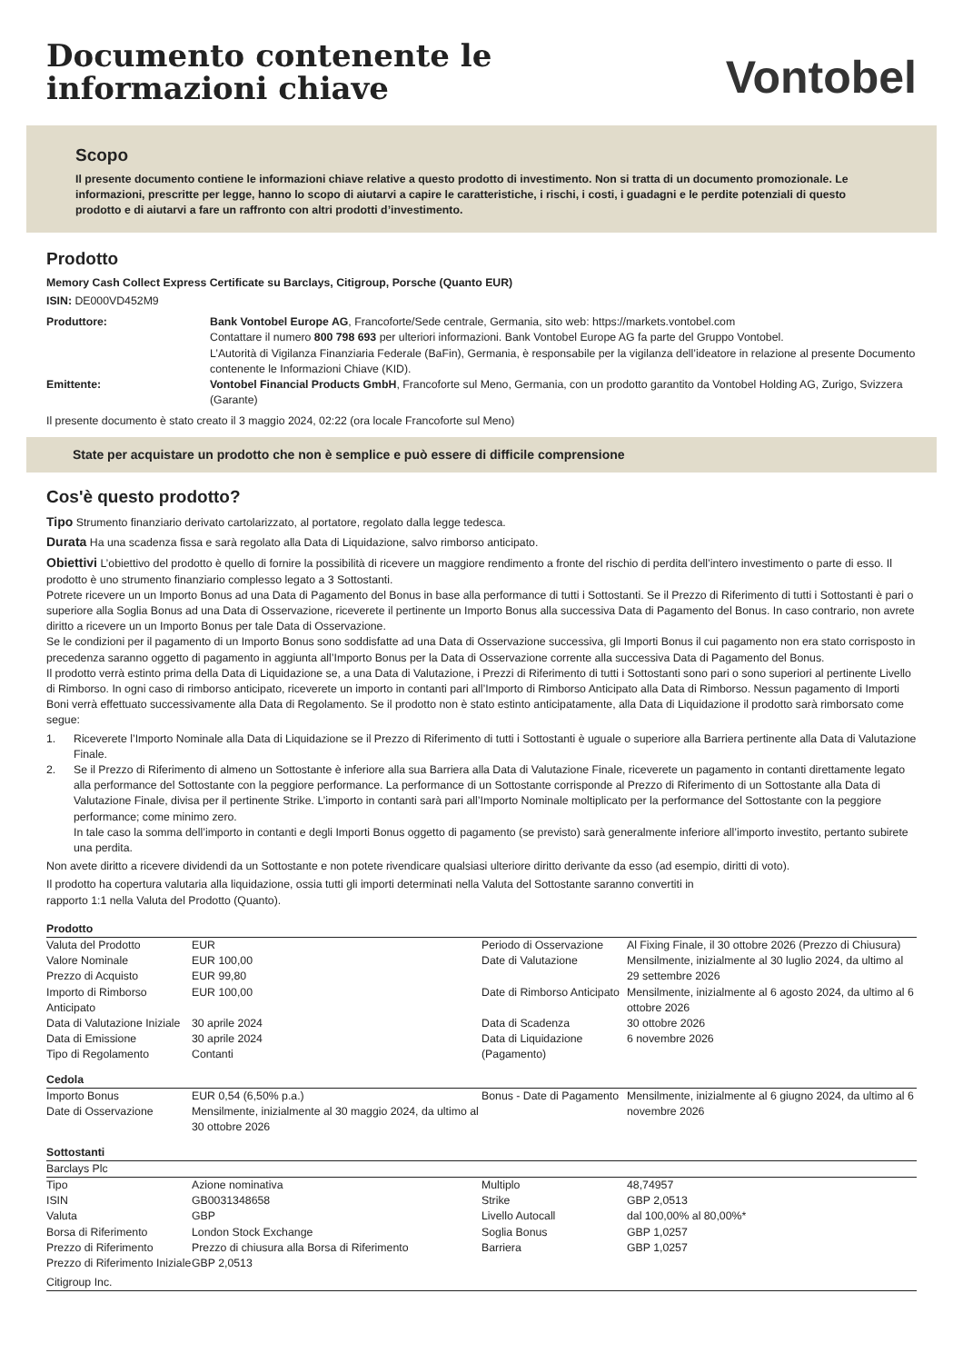Documento contenente le
informazioni chiave
Vontobel
Scopo
Il presente documento contiene le informazioni chiave relative a questo prodotto di investimento. Non si tratta di un documento promozionale. Le informazioni, prescritte per legge, hanno lo scopo di aiutarvi a capire le caratteristiche, i rischi, i costi, i guadagni e le perdite potenziali di questo prodotto e di aiutarvi a fare un raffronto con altri prodotti d’investimento.
Prodotto
Memory Cash Collect Express Certificate su Barclays, Citigroup, Porsche (Quanto EUR)
ISIN: DE000VD452M9
Produttore:
Bank Vontobel Europe AG, Francoforte/Sede centrale, Germania, sito web: https://markets.vontobel.com
Contattare il numero 800 798 693 per ulteriori informazioni. Bank Vontobel Europe AG fa parte del Gruppo Vontobel.
L’Autorità di Vigilanza Finanziaria Federale (BaFin), Germania, è responsabile per la vigilanza dell’ideatore in relazione al presente Documento contenente le Informazioni Chiave (KID).
Emittente:
Vontobel Financial Products GmbH, Francoforte sul Meno, Germania, con un prodotto garantito da Vontobel Holding AG, Zurigo, Svizzera (Garante)
Il presente documento è stato creato il 3 maggio 2024, 02:22 (ora locale Francoforte sul Meno)
State per acquistare un prodotto che non è semplice e può essere di difficile comprensione
Cos'è questo prodotto?
Tipo Strumento finanziario derivato cartolarizzato, al portatore, regolato dalla legge tedesca.
Durata Ha una scadenza fissa e sarà regolato alla Data di Liquidazione, salvo rimborso anticipato.
Obiettivi L’obiettivo del prodotto è quello di fornire la possibilità di ricevere un maggiore rendimento a fronte del rischio di perdita dell’intero investimento o parte di esso. Il prodotto è uno strumento finanziario complesso legato a 3 Sottostanti.
Potrete ricevere un un Importo Bonus ad una Data di Pagamento del Bonus in base alla performance di tutti i Sottostanti. Se il Prezzo di Riferimento di tutti i Sottostanti è pari o superiore alla Soglia Bonus ad una Data di Osservazione, riceverete il pertinente un Importo Bonus alla successiva Data di Pagamento del Bonus. In caso contrario, non avrete diritto a ricevere un un Importo Bonus per tale Data di Osservazione.
Se le condizioni per il pagamento di un Importo Bonus sono soddisfatte ad una Data di Osservazione successiva, gli Importi Bonus il cui pagamento non era stato corrisposto in precedenza saranno oggetto di pagamento in aggiunta all’Importo Bonus per la Data di Osservazione corrente alla successiva Data di Pagamento del Bonus.
Il prodotto verrà estinto prima della Data di Liquidazione se, a una Data di Valutazione, i Prezzi di Riferimento di tutti i Sottostanti sono pari o sono superiori al pertinente Livello di Rimborso. In ogni caso di rimborso anticipato, riceverete un importo in contanti pari all’Importo di Rimborso Anticipato alla Data di Rimborso. Nessun pagamento di Importi Boni verrà effettuato successivamente alla Data di Regolamento. Se il prodotto non è stato estinto anticipatamente, alla Data di Liquidazione il prodotto sarà rimborsato come segue:
1. Riceverete l’Importo Nominale alla Data di Liquidazione se il Prezzo di Riferimento di tutti i Sottostanti è uguale o superiore alla Barriera pertinente alla Data di Valutazione Finale. 2. Se il Prezzo di Riferimento di almeno un Sottostante è inferiore alla sua Barriera alla Data di Valutazione Finale, riceverete un pagamento in contanti direttamente legato alla performance del Sottostante con la peggiore performance. La performance di un Sottostante corrisponde al Prezzo di Riferimento di un Sottostante alla Data di Valutazione Finale, divisa per il pertinente Strike. L’importo in contanti sarà pari all’Importo Nominale moltiplicato per la performance del Sottostante con la peggiore performance; come minimo zero.
In tale caso la somma dell’importo in contanti e degli Importi Bonus oggetto di pagamento (se previsto) sarà generalmente inferiore all’importo investito, pertanto subirete una perdita.
Non avete diritto a ricevere dividendi da un Sottostante e non potete rivendicare qualsiasi ulteriore diritto derivante da esso (ad esempio, diritti di voto).
Il prodotto ha copertura valutaria alla liquidazione, ossia tutti gli importi determinati nella Valuta del Sottostante saranno convertiti in
rapporto 1:1 nella Valuta del Prodotto (Quanto).
Prodotto
| / Valuta del Prodotto / EUR / / Valore Nominale / EUR 100,00 / / Prezzo di Acquisto / EUR 99,80 / / Importo di Rimborso Anticipato / EUR 100,00 / / Data di Valutazione Iniziale / 30 aprile 2024 / / Data di Emissione / 30 aprile 2024 / / Tipo di Regolamento / Contanti / | / Periodo di Osservazione / Al Fixing Finale, il 30 ottobre 2026 (Prezzo di Chiusura) / / Date di Valutazione / Mensilmente, inizialmente al 30 luglio 2024, da ultimo al 29 settembre 2026 / / Date di Rimborso Anticipato / Mensilmente, inizialmente al 6 agosto 2024, da ultimo al 6 ottobre 2026 / / Data di Scadenza / 30 ottobre 2026 / / Data di Liquidazione (Pagamento) / 6 novembre 2026 / |
Cedola
| / Importo Bonus / EUR 0,54 (6,50% p.a.) / / Date di Osservazione / Mensilmente, inizialmente al 30 maggio 2024, da ultimo al 30 ottobre 2026 / | / Bonus - Date di Pagamento / Mensilmente, inizialmente al 6 giugno 2024, da ultimo al 6 novembre 2026 / |
Sottostanti
Barclays Plc
| / Tipo / Azione nominativa / / ISIN / GB0031348658 / / Valuta / GBP / / Borsa di Riferimento / London Stock Exchange / / Prezzo di Riferimento / Prezzo di chiusura alla Borsa di Riferimento / / Prezzo di Riferimento Iniziale / GBP 2,0513 / | / Multiplo / 48,74957 / / Strike / GBP 2,0513 / / Livello Autocall / dal 100,00% al 80,00%* / / Soglia Bonus / GBP 1,0257 / / Barriera / GBP 1,0257 / |
Citigroup Inc.